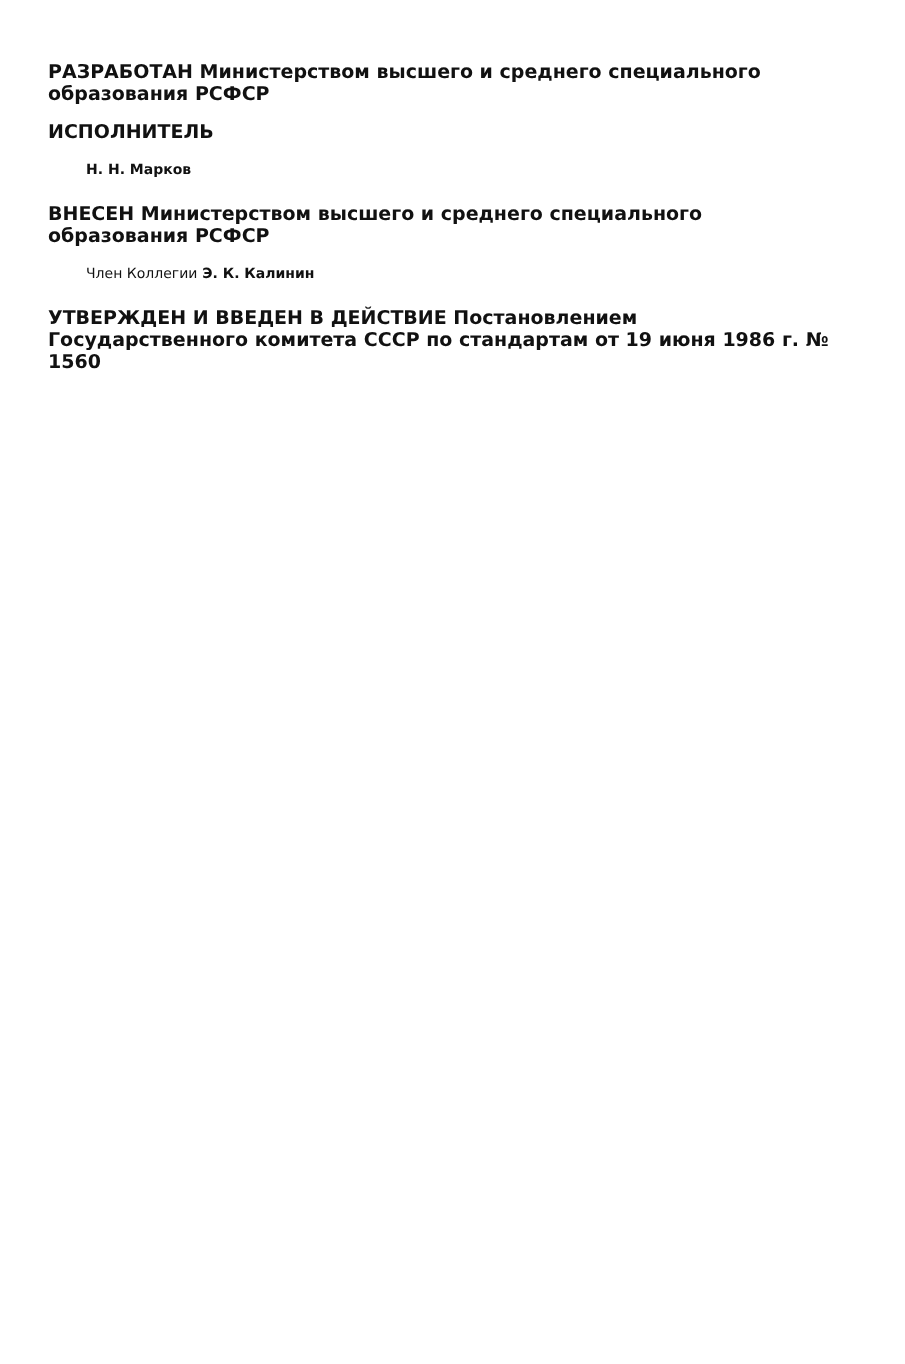РАЗРАБОТАН Министерством высшего и среднего специального образования РСФСР
ИСПОЛНИТЕЛЬ
Н. Н. Марков
ВНЕСЕН Министерством высшего и среднего специального образования РСФСР
Член Коллегии Э. К. Калинин
УТВЕРЖДЕН И ВВЕДЕН В ДЕЙСТВИЕ Постановлением Государственного комитета СССР по стандартам от 19 июня 1986 г. № 1560